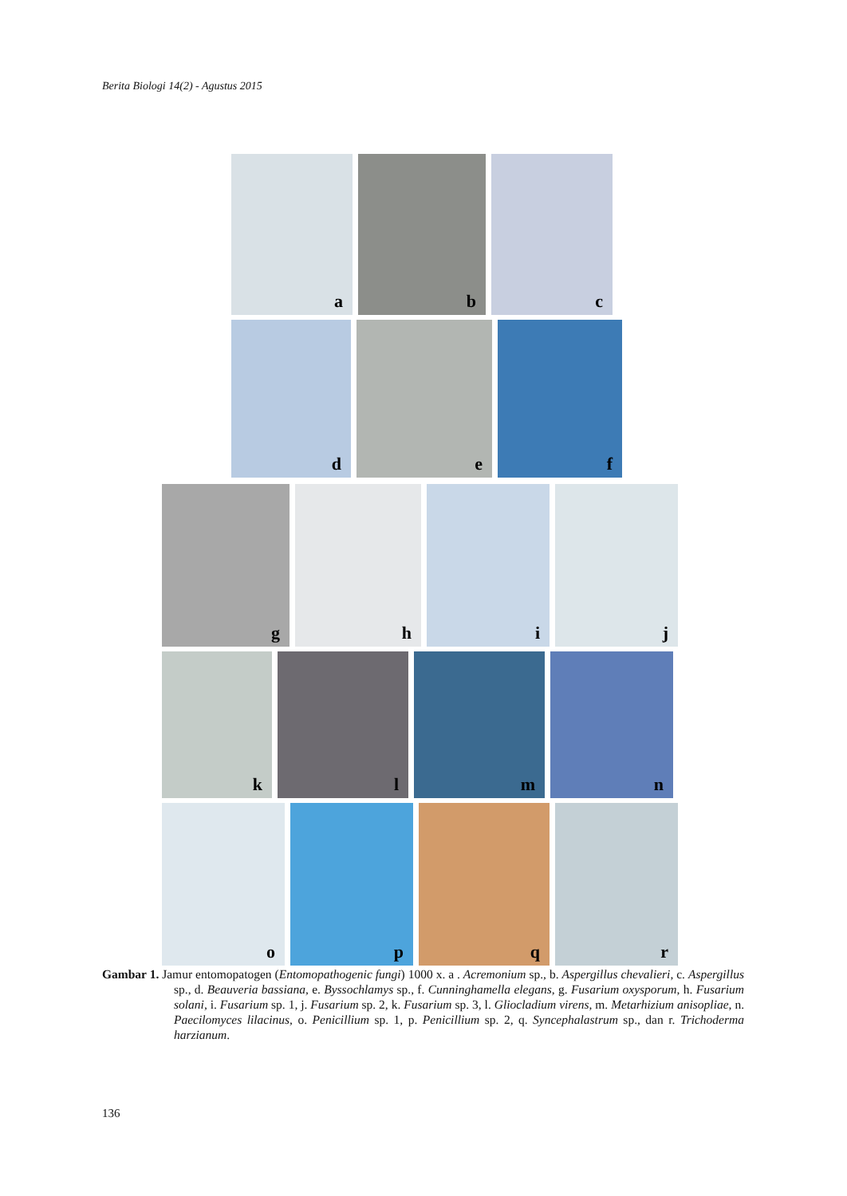Berita Biologi 14(2) - Agustus 2015
a
b
c
d
e
f
g
h
i
j
k
l
m
n
o
p
q
r
Gambar 1. Jamur entomopatogen (Entomopathogenic fungi) 1000 x. a . Acremonium sp., b. Aspergillus chevalieri, c. Aspergillus sp., d. Beauveria bassiana, e. Byssochlamys sp., f. Cunninghamella elegans, g. Fusarium oxysporum, h. Fusarium solani, i. Fusarium sp. 1, j. Fusarium sp. 2, k. Fusarium sp. 3, l. Gliocladium virens, m. Metarhizium anisopliae, n. Paecilomyces lilacinus, o. Penicillium sp. 1, p. Penicillium sp. 2, q. Syncephalastrum sp., dan r. Trichoderma harzianum.
136